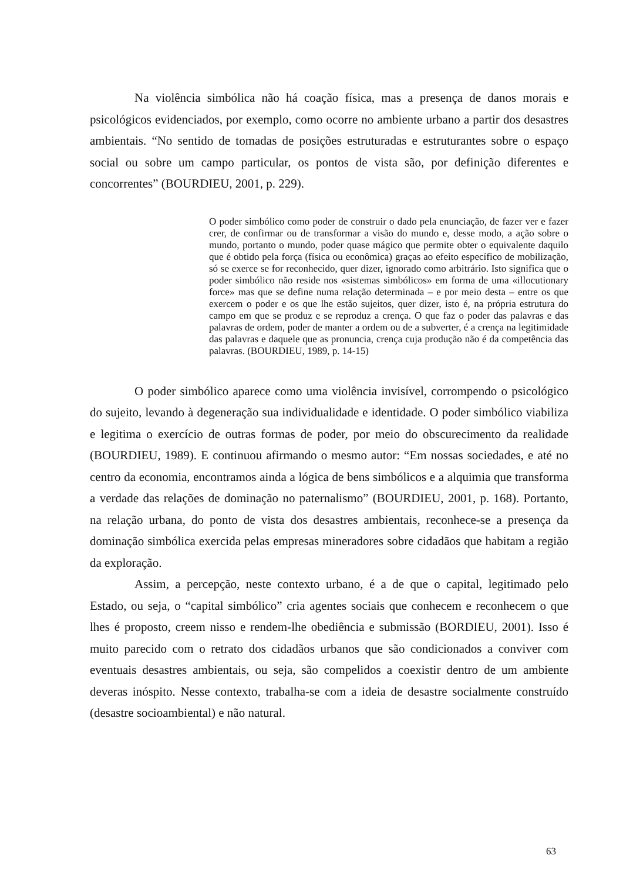Na violência simbólica não há coação física, mas a presença de danos morais e psicológicos evidenciados, por exemplo, como ocorre no ambiente urbano a partir dos desastres ambientais. “No sentido de tomadas de posições estruturadas e estruturantes sobre o espaço social ou sobre um campo particular, os pontos de vista são, por definição diferentes e concorrentes” (BOURDIEU, 2001, p. 229).
O poder simbólico como poder de construir o dado pela enunciação, de fazer ver e fazer crer, de confirmar ou de transformar a visão do mundo e, desse modo, a ação sobre o mundo, portanto o mundo, poder quase mágico que permite obter o equivalente daquilo que é obtido pela força (física ou econômica) graças ao efeito específico de mobilização, só se exerce se for reconhecido, quer dizer, ignorado como arbitrário. Isto significa que o poder simbólico não reside nos «sistemas simbólicos» em forma de uma «illocutionary force» mas que se define numa relação determinada – e por meio desta – entre os que exercem o poder e os que lhe estão sujeitos, quer dizer, isto é, na própria estrutura do campo em que se produz e se reproduz a crença. O que faz o poder das palavras e das palavras de ordem, poder de manter a ordem ou de a subverter, é a crença na legitimidade das palavras e daquele que as pronuncia, crença cuja produção não é da competência das palavras. (BOURDIEU, 1989, p. 14-15)
O poder simbólico aparece como uma violência invisível, corrompendo o psicológico do sujeito, levando à degeneração sua individualidade e identidade. O poder simbólico viabiliza e legitima o exercício de outras formas de poder, por meio do obscurecimento da realidade (BOURDIEU, 1989). E continuou afirmando o mesmo autor: “Em nossas sociedades, e até no centro da economia, encontramos ainda a lógica de bens simbólicos e a alquimia que transforma a verdade das relações de dominação no paternalismo” (BOURDIEU, 2001, p. 168). Portanto, na relação urbana, do ponto de vista dos desastres ambientais, reconhece-se a presença da dominação simbólica exercida pelas empresas mineradores sobre cidadãos que habitam a região da exploração.
Assim, a percepção, neste contexto urbano, é a de que o capital, legitimado pelo Estado, ou seja, o “capital simbólico” cria agentes sociais que conhecem e reconhecem o que lhes é proposto, creem nisso e rendem-lhe obediência e submissão (BORDIEU, 2001). Isso é muito parecido com o retrato dos cidadãos urbanos que são condicionados a conviver com eventuais desastres ambientais, ou seja, são compelidos a coexistir dentro de um ambiente deveras inóspito. Nesse contexto, trabalha-se com a ideia de desastre socialmente construído (desastre socioambiental) e não natural.
63